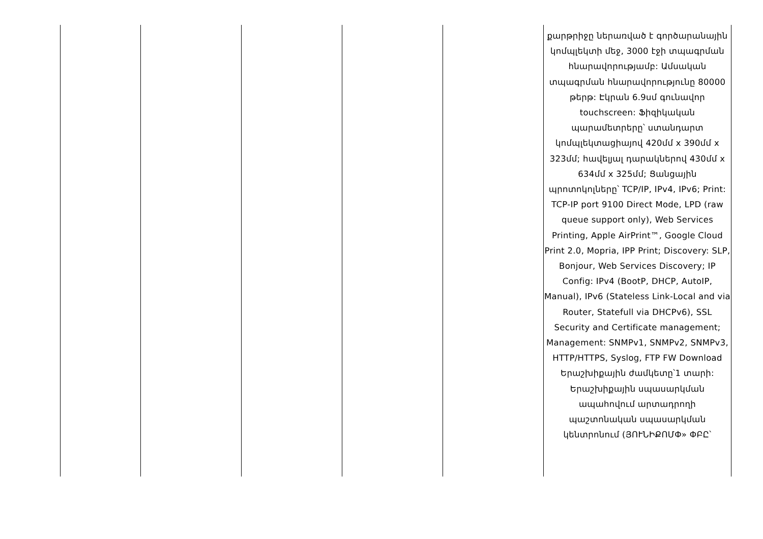| | | | | | քարթրիջը ներառված է գործարանային կոմպլեկտի մեջ, 3000 էջի տպագրման հնարավորությամբ: Ամսական տպագրման հնարավորությունը 80000 թերթ: Էկրան 6.9սմ գունավոր touchscreen: Ֆիզիկական պարամետրերը՝ ստանդարտ կոմպլեկտացիայով 420մմ x 390մմ x 323մմ; հավելյալ դարակներով 430մմ x 634մմ x 325մմ; Ցանցային պրոտոկոլները՝ TCP/IP, IPv4, IPv6; Print: TCP-IP port 9100 Direct Mode, LPD (raw queue support only), Web Services Printing, Apple AirPrint™, Google Cloud Print 2.0, Mopria, IPP Print; Discovery: SLP, Bonjour, Web Services Discovery; IP Config: IPv4 (BootP, DHCP, AutoIP, Manual), IPv6 (Stateless Link-Local and via Router, Statefull via DHCPv6), SSL Security and Certificate management; Management: SNMPv1, SNMPv2, SNMPv3, HTTP/HTTPS, Syslog, FTP FW Download Երաշխիքային ժամկետը՝1 տարի: Երաշխիքային սպասարկման ապահովում արտադրողի պաշտոնական սպասարկման կենտրոնում (ՅՈՒՆԻՔՈՄՓ» ՓԲԸ՝ |